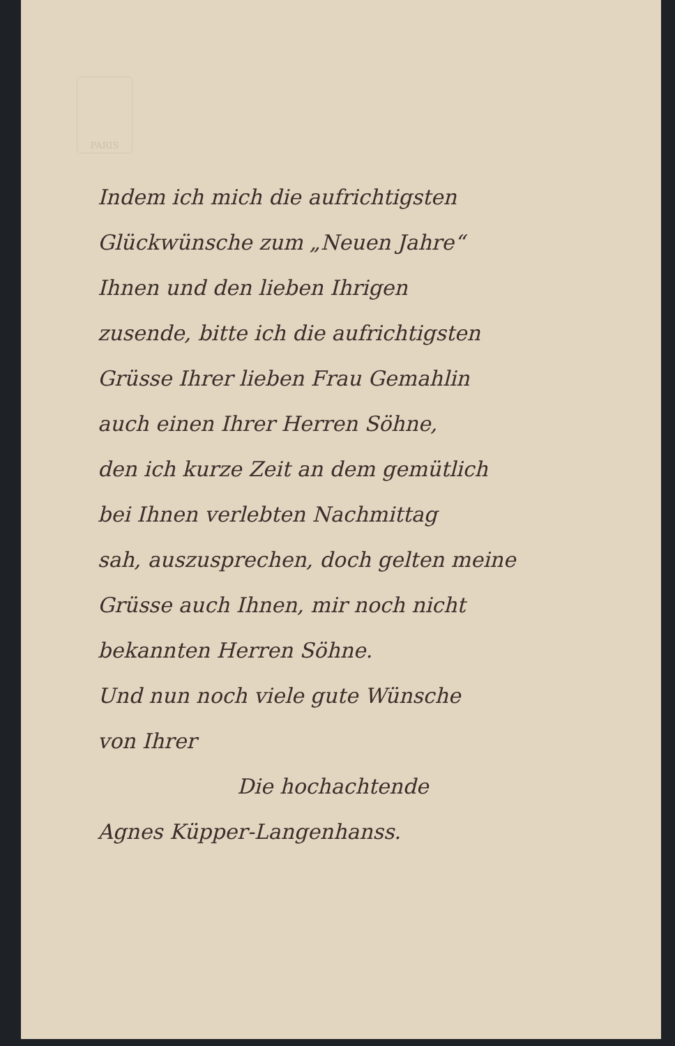PARIS
Indem ich mich die aufrichtigsten
Glückwünsche zum „Neuen Jahre“
Ihnen und den lieben Ihrigen
zusende, bitte ich die aufrichtigsten
Grüsse Ihrer lieben Frau Gemahlin
auch einen Ihrer Herren Söhne,
den ich kurze Zeit an dem gemütlich
bei Ihnen verlebten Nachmittag
sah, auszusprechen, doch gelten meine
Grüsse auch Ihnen, mir noch nicht
bekannten Herren Söhne.
Und nun noch viele gute Wünsche
von Ihrer
Die hochachtende
Agnes Küpper-Langenhanss.